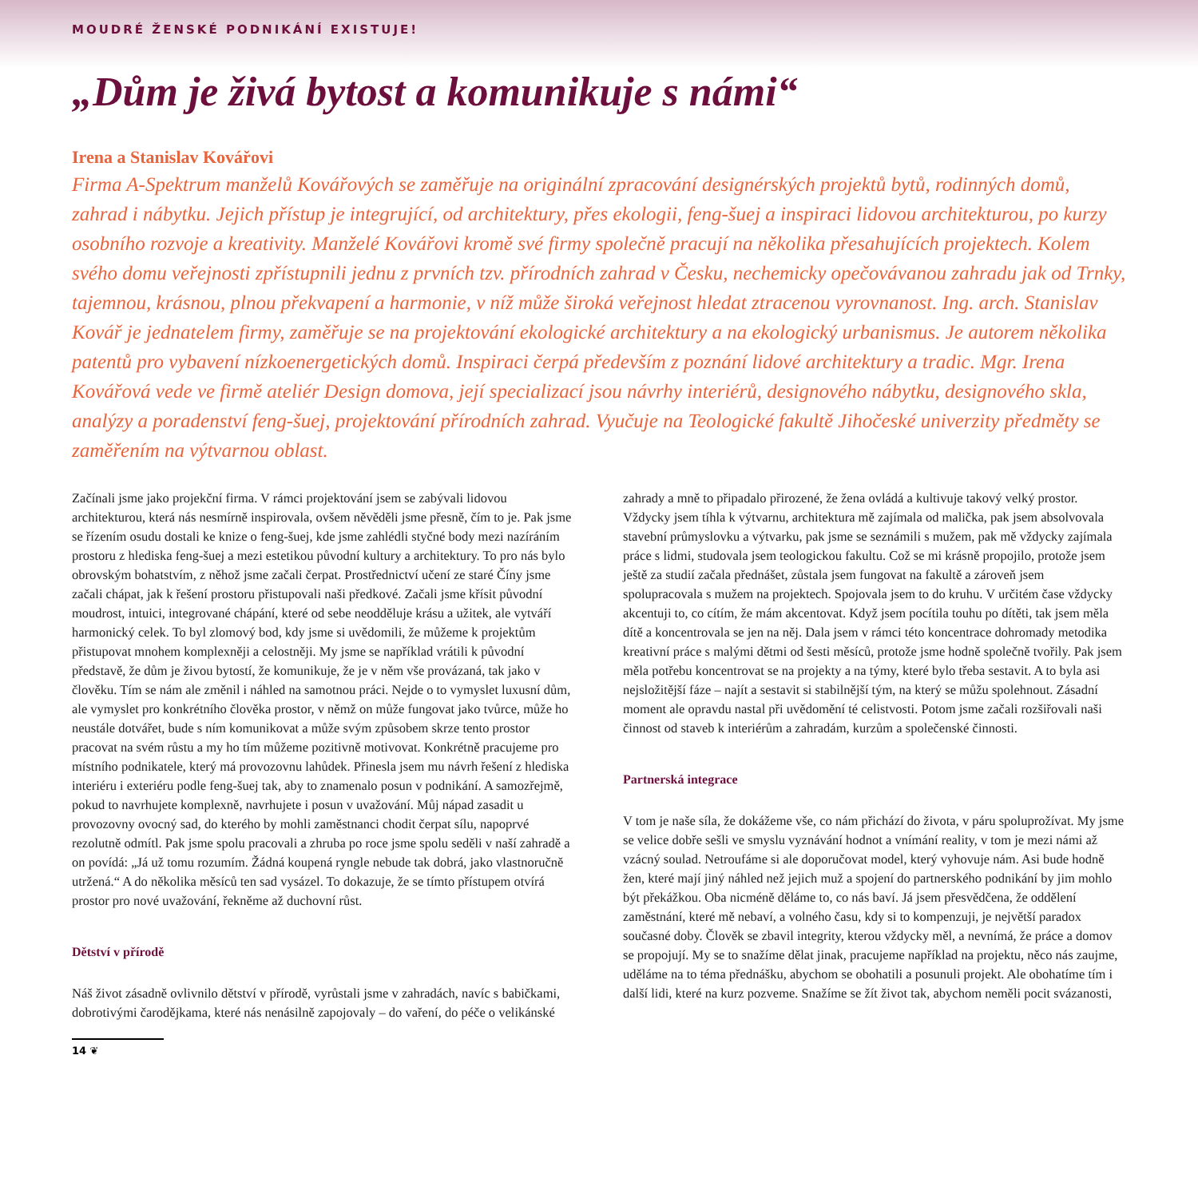MOUDRÉ ŽENSKÉ PODNIKÁNÍ EXISTUJE!
„Dům je živá bytost a komunikuje s námi“
Irena a Stanislav Kovářovi
Firma A-Spektrum manželů Kovářových se zaměřuje na originální zpracování designérských projektů bytů, rodinných domů, zahrad i nábytku. Jejich přístup je integrující, od architektury, přes ekologii, feng-šuej a inspiraci lidovou architekturou, po kurzy osobního rozvoje a kreativity. Manželé Kovářovi kromě své firmy společně pracují na několika přesahujících projektech. Kolem svého domu veřejnosti zpřístupnili jednu z prvních tzv. přírodních zahrad v Česku, nechemicky opečovávanou zahradu jak od Trnky, tajemnou, krásnou, plnou překvapení a harmonie, v níž může široká veřejnost hledat ztracenou vyrovnanost. Ing. arch. Stanislav Kovář je jednatelem firmy, zaměřuje se na projektování ekologické architektury a na ekologický urbanismus. Je autorem několika patentů pro vybavení nízkoenergetických domů. Inspiraci čerpá především z poznání lidové architektury a tradic. Mgr. Irena Kovářová vede ve firmě ateliér Design domova, její specializací jsou návrhy interiérů, designového nábytku, designového skla, analýzy a poradenství feng-šuej, projektování přírodních zahrad. Vyučuje na Teologické fakultě Jihočeské univerzity předměty se zaměřením na výtvarnou oblast.
Začínali jsme jako projekční firma. V rámci projektování jsem se zabývali lidovou architekturou, která nás nesmírně inspirovala, ovšem něvěděli jsme přesně, čím to je. Pak jsme se řízením osudu dostali ke knize o feng-šuej, kde jsme zahlédli styčné body mezi nazíráním prostoru z hlediska feng-šuej a mezi estetikou původní kultury a architektury. To pro nás bylo obrovským bohatstvím, z něhož jsme začali čerpat. Prostřednictví učení ze staré Číny jsme začali chápat, jak k řešení prostoru přistupovali naši předkové. Začali jsme křísit původní moudrost, intuici, integrované chápání, které od sebe neodděluje krásu a užitek, ale vytváří harmonický celek. To byl zlomový bod, kdy jsme si uvědomili, že můžeme k projektům přistupovat mnohem komplexněji a celostněji. My jsme se například vrátili k původní představě, že dům je živou bytostí, že komunikuje, že je v něm vše provázaná, tak jako v člověku. Tím se nám ale změnil i náhled na samotnou práci. Nejde o to vymyslet luxusní dům, ale vymyslet pro konkrétního člověka prostor, v němž on může fungovat jako tvůrce, může ho neustále dotvářet, bude s ním komunikovat a může svým způsobem skrze tento prostor pracovat na svém růstu a my ho tím můžeme pozitivně motivovat. Konkrétně pracujeme pro místního podnikatele, který má provozovnu lahůdek. Přinesla jsem mu návrh řešení z hlediska interiéru i exteriéru podle feng-šuej tak, aby to znamenalo posun v podnikání. A samozřejmě, pokud to navrhujete komplexně, navrhujete i posun v uvažování. Můj nápad zasadit u provozovny ovocný sad, do kterého by mohli zaměstnanci chodit čerpat sílu, napoprvé rezolutně odmítl. Pak jsme spolu pracovali a zhruba po roce jsme spolu seděli v naší zahradě a on povídá: „Já už tomu rozumím. Žádná koupená ryngle nebude tak dobrá, jako vlastnoručně utržená.“ A do několika měsíců ten sad vysázel. To dokazuje, že se tímto přístupem otvírá prostor pro nové uvažování, řekněme až duchovní růst.
Dětství v přírodě
Náš život zásadně ovlivnilo dětství v přírodě, vyrůstali jsme v zahradách, navíc s babičkami, dobrotivými čarodějkama, které nás nenásilně zapojovaly – do vaření, do péče o velikánské zahrady a mně to připadalo přirozené, že žena ovládá a kultivuje takový velký prostor. Vždycky jsem tíhla k výtvarnu, architektura mě zajímala od malička, pak jsem absolvovala stavební průmyslovku a výtvarku, pak jsme se seznámili s mužem, pak mě vždycky zajímala práce s lidmi, studovala jsem teologickou fakultu. Což se mi krásně propojilo, protože jsem ještě za studií začala přednášet, zůstala jsem fungovat na fakultě a zároveň jsem spolupracovala s mužem na projektech. Spojovala jsem to do kruhu. V určitém čase vždycky akcentuji to, co cítím, že mám akcentovat. Když jsem pocítila touhu po dítěti, tak jsem měla dítě a koncentrovala se jen na něj. Dala jsem v rámci této koncentrace dohromady metodika kreativní práce s malými dětmi od šesti měsíců, protože jsme hodně společně tvořily. Pak jsem měla potřebu koncentrovat se na projekty a na týmy, které bylo třeba sestavit. A to byla asi nejsložitější fáze – najít a sestavit si stabilnější tým, na který se můžu spolehnout. Zásadní moment ale opravdu nastal při uvědomění té celistvosti. Potom jsme začali rozšiřovali naši činnost od staveb k interiérům a zahradám, kurzům a společenské činnosti.
Partnerská integrace
V tom je naše síla, že dokážeme vše, co nám přichází do života, v páru spoluprožívat. My jsme se velice dobře sešli ve smyslu vyznávání hodnot a vnímání reality, v tom je mezi námi až vzácný soulad. Netroufáme si ale doporučovat model, který vyhovuje nám. Asi bude hodně žen, které mají jiný náhled než jejich muž a spojení do partnerského podnikání by jim mohlo být překážkou. Oba nicméně děláme to, co nás baví. Já jsem přesvědčena, že oddělení zaměstnání, které mě nebaví, a volného času, kdy si to kompenzuji, je největší paradox současné doby. Člověk se zbavil integrity, kterou vždycky měl, a nevnímá, že práce a domov se propojují. My se to snažíme dělat jinak, pracujeme například na projektu, něco nás zaujme, uděláme na to téma přednášku, abychom se obohatili a posunuli projekt. Ale obohatíme tím i další lidi, které na kurz pozveme. Snažíme se žít život tak, abychom neměli pocit svázanosti,
14 ❦